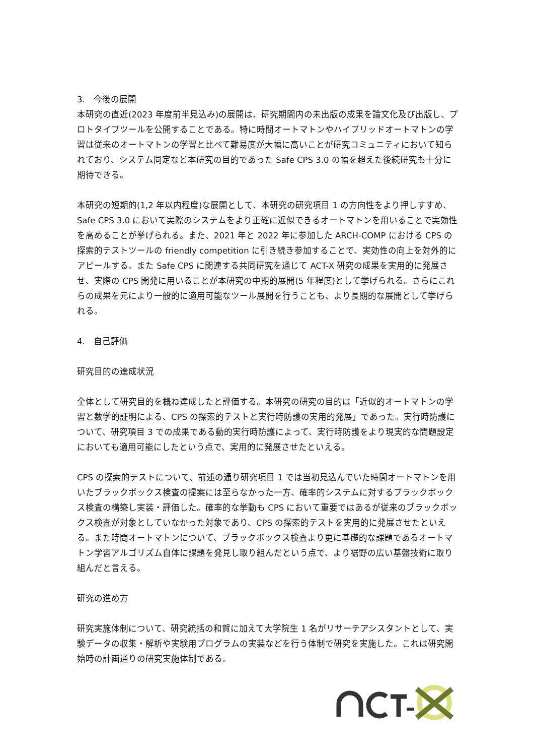3.　今後の展開
本研究の直近(2023 年度前半見込み)の展開は、研究期間内の未出版の成果を論文化及び出版し、プロトタイプツールを公開することである。特に時間オートマトンやハイブリッドオートマトンの学習は従来のオートマトンの学習と比べて難易度が大幅に高いことが研究コミュニティにおいて知られており、システム同定など本研究の目的であった Safe CPS 3.0 の幅を超えた後続研究も十分に期待できる。
本研究の短期的(1,2 年以内程度)な展開として、本研究の研究項目 1 の方向性をより押しすすめ、Safe CPS 3.0 において実際のシステムをより正確に近似できるオートマトンを用いることで実効性を高めることが挙げられる。また、2021 年と 2022 年に参加した ARCH-COMP における CPS の探索的テストツールの friendly competition に引き続き参加することで、実効性の向上を対外的にアピールする。また Safe CPS に関連する共同研究を通じて ACT-X 研究の成果を実用的に発展させ、実際の CPS 開発に用いることが本研究の中期的展開(5 年程度)として挙げられる。さらにこれらの成果を元により一般的に適用可能なツール展開を行うことも、より長期的な展開として挙げられる。
4.　自己評価
研究目的の達成状況
全体として研究目的を概ね達成したと評価する。本研究の研究の目的は「近似的オートマトンの学習と数学的証明による、CPS の探索的テストと実行時防護の実用的発展」であった。実行時防護について、研究項目 3 での成果である動的実行時防護によって、実行時防護をより現実的な問題設定においても適用可能にしたという点で、実用的に発展させたといえる。
CPS の探索的テストについて、前述の通り研究項目 1 では当初見込んでいた時間オートマトンを用いたブラックボックス検査の提案には至らなかった一方、確率的システムに対するブラックボックス検査の構築し実装・評価した。確率的な挙動も CPS において重要ではあるが従来のブラックボックス検査が対象としていなかった対象であり、CPS の探索的テストを実用的に発展させたといえる。また時間オートマトンについて、ブラックボックス検査より更に基礎的な課題であるオートマトン学習アルゴリズム自体に課題を発見し取り組んだという点で、より裾野の広い基盤技術に取り組んだと言える。
研究の進め方
研究実施体制について、研究統括の和賀に加えて大学院生 1 名がリサーチアシスタントとして、実験データの収集・解析や実験用プログラムの実装などを行う体制で研究を実施した。これは研究開始時の計画通りの研究実施体制である。